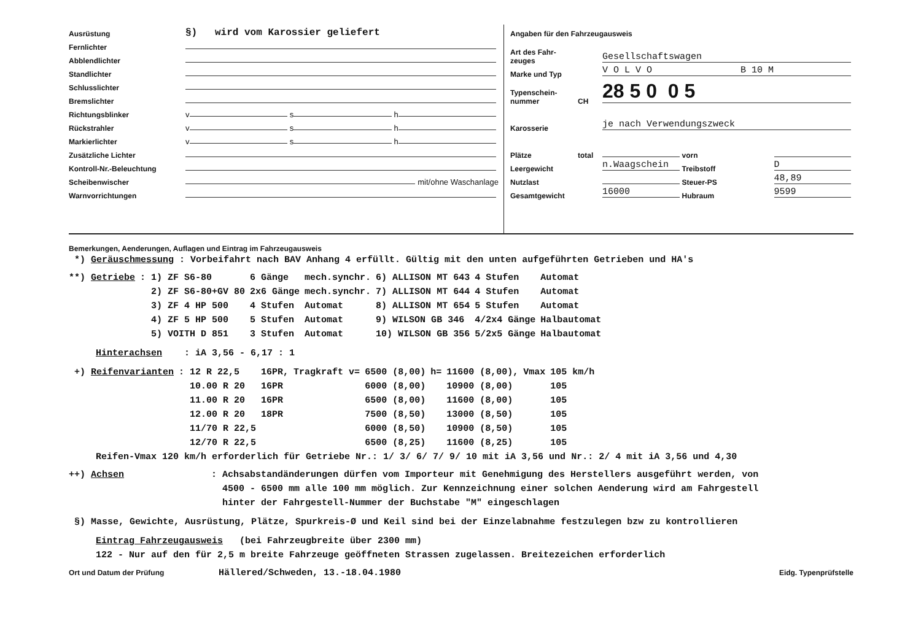Ausrüstung §) wird vom Karossier geliefert
Fernlichter
Abblendlichter
Standlichter
Schlusslichter
Bremslichter
Richtungsblinker v s h
Rückstrahler v s h
Markierlichter v s h
Zusätzliche Lichter
Kontroll-Nr.-Beleuchtung
Scheibenwischer mit/ohne Waschanlage
Warnvorrichtungen
Angaben für den Fahrzeugausweis
Art des Fahr-
zeuges Gesellschaftswagen
Marke und Typ V O L V O B 10 M
Typenschein-
nummer CH 28 5 0 0 5
Karosserie je nach Verwendungszweck
Plätze total vorn
Leergewicht n.Waagschein Treibstoff D
Nutzlast Steuer-PS 48,89
Gesamtgewicht 16000 Hubraum 9599
Bemerkungen, Aenderungen, Auflagen und Eintrag im Fahrzeugausweis
*) Geräuschmessung : Vorbeifahrt nach BAV Anhang 4 erfüllt. Gültig mit den unten aufgeführten Getrieben und HA's
| **) Getriebe | : 1) ZF S6-80 | 6 Gänge | mech.synchr. | 6) ALLISON MT 643 | 4 Stufen | Automat |
| | 2) ZF S6-80+GV 80 | 2x6 Gänge | mech.synchr. | 7) ALLISON MT 644 | 4 Stufen | Automat |
| | 3) ZF 4 HP 500 | 4 Stufen | Automat | 8) ALLISON MT 654 | 5 Stufen | Automat |
| | 4) ZF 5 HP 500 | 5 Stufen | Automat | 9) WILSON GB 346 | 4/2x4 Gänge | Halbautomat |
| | 5) VOITH D 851 | 3 Stufen | Automat | 10) WILSON GB 356 | 5/2x5 Gänge | Halbautomat |
Hinterachsen : iA 3,56 - 6,17 : 1
| +) Reifenvarianten | : 12 R 22,5 | 16PR, | Tragkraft v= | 6500 (8,00) | h= | 11600 (8,00), | Vmax | 105 km/h |
| | 10.00 R 20 | 16PR | | 6000 (8,00) | | 10900 (8,00) | | 105 |
| | 11.00 R 20 | 16PR | | 6500 (8,00) | | 11600 (8,00) | | 105 |
| | 12.00 R 20 | 18PR | | 7500 (8,50) | | 13000 (8,50) | | 105 |
| | 11/70 R 22,5 | | | 6000 (8,50) | | 10900 (8,50) | | 105 |
| | 12/70 R 22,5 | | | 6500 (8,25) | | 11600 (8,25) | | 105 |
Reifen-Vmax 120 km/h erforderlich für Getriebe Nr.: 1/ 3/ 6/ 7/ 9/ 10 mit iA 3,56 und Nr.: 2/ 4 mit iA 3,56 und 4,30
++) Achsen: Achsabstandänderungen dürfen vom Importeur mit Genehmigung des Herstellers ausgeführt werden, von
4500 - 6500 mm alle 100 mm möglich. Zur Kennzeichnung einer solchen Aenderung wird am Fahrgestell
hinter der Fahrgestell-Nummer der Buchstabe "M" eingeschlagen
§) Masse, Gewichte, Ausrüstung, Plätze, Spurkreis-Ø und Keil sind bei der Einzelabnahme festzulegen bzw zu kontrollieren
Eintrag Fahrzeugausweis (bei Fahrzeugbreite über 2300 mm)
122 - Nur auf den für 2,5 m breite Fahrzeuge geöffneten Strassen zugelassen. Breitezeichen erforderlich
Ort und Datum der Prüfung Hällered/Schweden, 13.-18.04.1980 Eidg. Typenprüfstelle